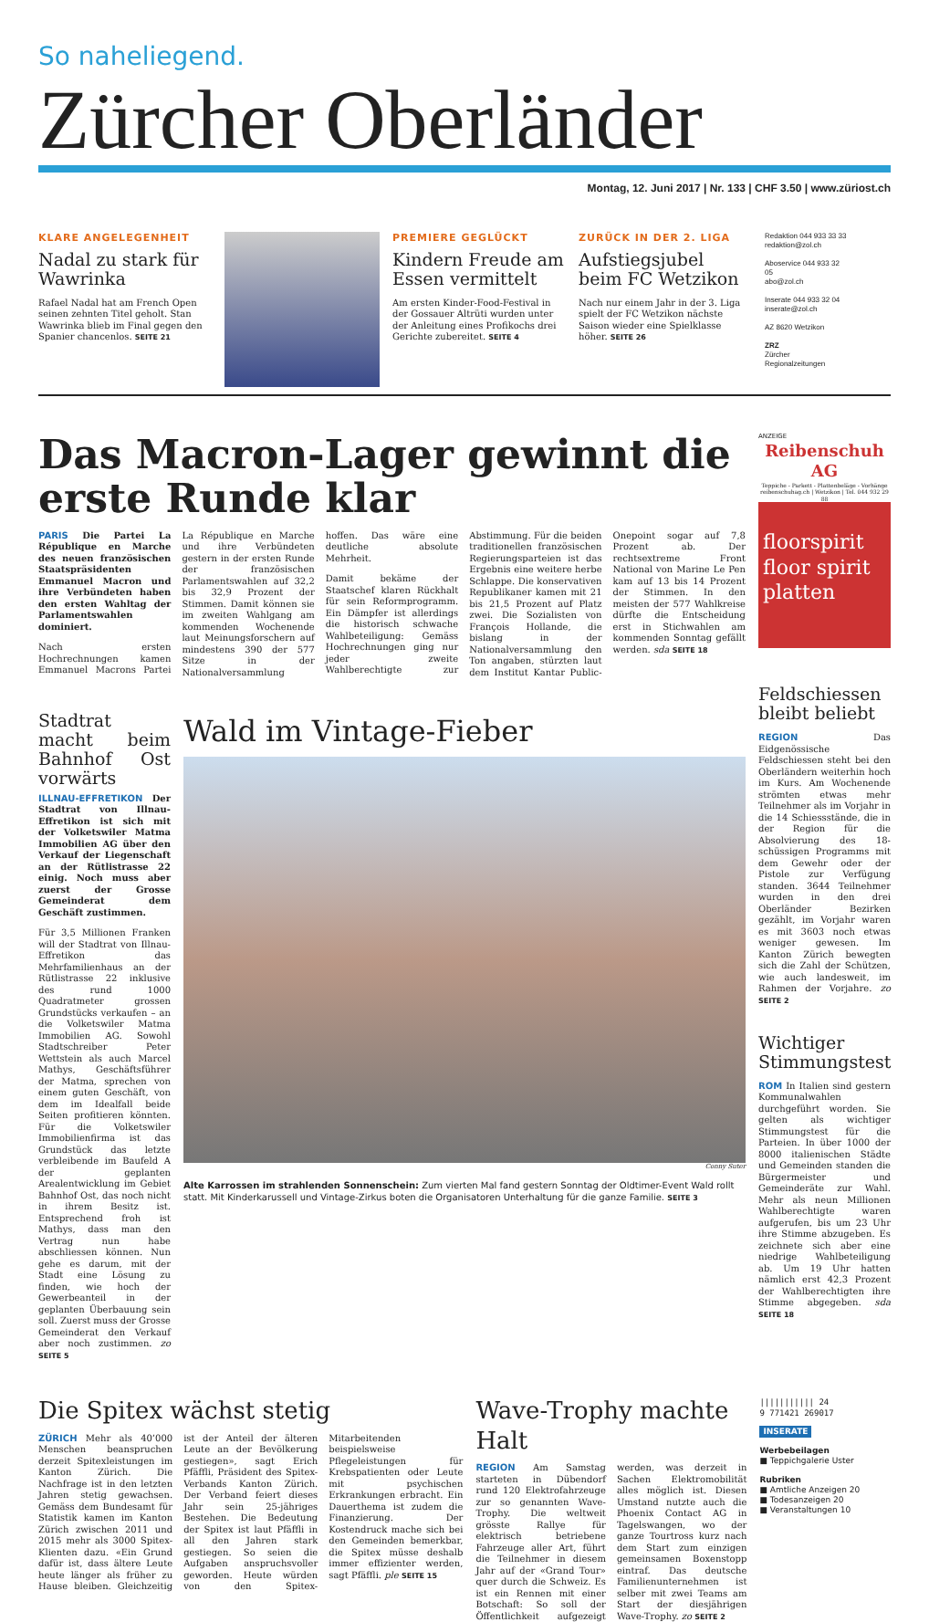So naheliegend.
Zürcher Oberländer
Montag, 12. Juni 2017 | Nr. 133 | CHF 3.50 | www.züriost.ch
KLARE ANGELEGENHEIT
Nadal zu stark für Wawrinka
Rafael Nadal hat am French Open seinen zehnten Titel geholt. Stan Wawrinka blieb im Final gegen den Spanier chancenlos. SEITE 21
PREMIERE GEGLÜCKT
Kindern Freude am Essen vermittelt
Am ersten Kinder-Food-Festival in der Gossauer Altrüti wurden unter der Anleitung eines Profikochs drei Gerichte zubereitet. SEITE 4
ZURÜCK IN DER 2. LIGA
Aufstiegsjubel beim FC Wetzikon
Nach nur einem Jahr in der 3. Liga spielt der FC Wetzikon nächste Saison wieder eine Spielklasse höher. SEITE 26
Redaktion 044 933 33 33
redaktion@zol.ch
Aboservice 044 933 32 05
abo@zol.ch
Inserate 044 933 32 04
inserate@zol.ch
AZ 8620 Wetzikon
ZRZ
Zürcher Regionalzeitungen
Das Macron-Lager gewinnt die erste Runde klar
PARIS Die Partei La République en Marche des neuen französischen Staatspräsidenten Emmanuel Macron und ihre Verbündeten haben den ersten Wahltag der Parlamentswahlen dominiert.
Nach ersten Hochrechnungen kamen Emmanuel Macrons Partei La République en Marche und ihre Verbündeten gestern in der ersten Runde der französischen Parlamentswahlen auf 32,2 bis 32,9 Prozent der Stimmen. Damit können sie im zweiten Wahlgang am kommenden Wochenende laut Meinungsforschern auf mindestens 390 der 577 Sitze in der Nationalversammlung hoffen. Das wäre eine deutliche absolute Mehrheit.
Damit bekäme der Staatschef klaren Rückhalt für sein Reformprogramm. Ein Dämpfer ist allerdings die historisch schwache Wahlbeteiligung: Gemäss Hochrechnungen ging nur jeder zweite Wahlberechtigte zur Abstimmung. Für die beiden traditionellen französischen Regierungsparteien ist das Ergebnis eine weitere herbe Schlappe. Die konservativen Republikaner kamen mit 21 bis 21,5 Prozent auf Platz zwei. Die Sozialisten von François Hollande, die bislang in der Nationalversammlung den Ton angaben, stürzten laut dem Institut Kantar Public-Onepoint sogar auf 7,8 Prozent ab. Der rechtsextreme Front National von Marine Le Pen kam auf 13 bis 14 Prozent der Stimmen. In den meisten der 577 Wahlkreise dürfte die Entscheidung erst in Stichwahlen am kommenden Sonntag gefällt werden. sda SEITE 18
Stadtrat macht beim Bahnhof Ost vorwärts
ILLNAU-EFFRETIKON Der Stadtrat von Illnau-Effretikon ist sich mit der Volketswiler Matma Immobilien AG über den Verkauf der Liegenschaft an der Rütlistrasse 22 einig. Noch muss aber zuerst der Grosse Gemeinderat dem Geschäft zustimmen.
Für 3,5 Millionen Franken will der Stadtrat von Illnau-Effretikon das Mehrfamilienhaus an der Rütlistrasse 22 inklusive des rund 1000 Quadratmeter grossen Grundstücks verkaufen – an die Volketswiler Matma Immobilien AG. Sowohl Stadtschreiber Peter Wettstein als auch Marcel Mathys, Geschäftsführer der Matma, sprechen von einem guten Geschäft, von dem im Idealfall beide Seiten profitieren könnten. Für die Volketswiler Immobilienfirma ist das Grundstück das letzte verbleibende im Baufeld A der geplanten Arealentwicklung im Gebiet Bahnhof Ost, das noch nicht in ihrem Besitz ist. Entsprechend froh ist Mathys, dass man den Vertrag nun habe abschliessen können. Nun gehe es darum, mit der Stadt eine Lösung zu finden, wie hoch der Gewerbeanteil in der geplanten Überbauung sein soll. Zuerst muss der Grosse Gemeinderat den Verkauf aber noch zustimmen. zo SEITE 5
Wald im Vintage-Fieber
Conny Suter
Alte Karrossen im strahlenden Sonnenschein: Zum vierten Mal fand gestern Sonntag der Oldtimer-Event Wald rollt statt. Mit Kinderkarussell und Vintage-Zirkus boten die Organisatoren Unterhaltung für die ganze Familie. SEITE 3
ANZEIGE
Reibenschuh AG
Teppiche - Parkett - Plattenbeläge - Vorhänge
reibenschuhag.ch | Wetzikon | Tel. 044 932 29 88
floorspirit
floor spirit
platten
Feldschiessen bleibt beliebt
REGION Das Eidgenössische Feldschiessen steht bei den Oberländern weiterhin hoch im Kurs. Am Wochenende strömten etwas mehr Teilnehmer als im Vorjahr in die 14 Schiessstände, die in der Region für die Absolvierung des 18-schüssigen Programms mit dem Gewehr oder der Pistole zur Verfügung standen. 3644 Teilnehmer wurden in den drei Oberländer Bezirken gezählt, im Vorjahr waren es mit 3603 noch etwas weniger gewesen. Im Kanton Zürich bewegten sich die Zahl der Schützen, wie auch landesweit, im Rahmen der Vorjahre. zo SEITE 2
Wichtiger Stimmungstest
ROM In Italien sind gestern Kommunalwahlen durchgeführt worden. Sie gelten als wichtiger Stimmungstest für die Parteien. In über 1000 der 8000 italienischen Städte und Gemeinden standen die Bürgermeister und Gemeinderäte zur Wahl. Mehr als neun Millionen Wahlberechtigte waren aufgerufen, bis um 23 Uhr ihre Stimme abzugeben. Es zeichnete sich aber eine niedrige Wahlbeteiligung ab. Um 19 Uhr hatten nämlich erst 42,3 Prozent der Wahlberechtigten ihre Stimme abgegeben. sda SEITE 18
Die Spitex wächst stetig
ZÜRICH Mehr als 40’000 Menschen beanspruchen derzeit Spitexleistungen im Kanton Zürich. Die Nachfrage ist in den letzten Jahren stetig gewachsen. Gemäss dem Bundesamt für Statistik kamen im Kanton Zürich zwischen 2011 und 2015 mehr als 3000 Spitex-Klienten dazu. «Ein Grund dafür ist, dass ältere Leute heute länger als früher zu Hause bleiben. Gleichzeitig ist der Anteil der älteren Leute an der Bevölkerung gestiegen», sagt Erich Pfäffli, Präsident des Spitex-Verbands Kanton Zürich. Der Verband feiert dieses Jahr sein 25-jähriges Bestehen. Die Bedeutung der Spitex ist laut Pfäffli in all den Jahren stark gestiegen. So seien die Aufgaben anspruchsvoller geworden. Heute würden von den Spitex-Mitarbeitenden beispielsweise Pflegeleistungen für Krebspatienten oder Leute mit psychischen Erkrankungen erbracht. Ein Dauerthema ist zudem die Finanzierung. Der Kostendruck mache sich bei den Gemeinden bemerkbar, die Spitex müsse deshalb immer effizienter werden, sagt Pfäffli. ple SEITE 15
Wave-Trophy machte Halt
REGION Am Samstag starteten in Dübendorf rund 120 Elektrofahrzeuge zur so genannten Wave-Trophy. Die weltweit grösste Rallye für elektrisch betriebene Fahrzeuge aller Art, führt die Teilnehmer in diesem Jahr auf der «Grand Tour» quer durch die Schweiz. Es ist ein Rennen mit einer Botschaft: So soll der Öffentlichkeit aufgezeigt werden, was derzeit in Sachen Elektromobilität alles möglich ist. Diesen Umstand nutzte auch die Phoenix Contact AG in Tagelswangen, wo der ganze Tourtross kurz nach dem Start zum einzigen gemeinsamen Boxenstopp eintraf. Das deutsche Familienunternehmen ist selber mit zwei Teams am Start der diesjährigen Wave-Trophy. zo SEITE 2
||||||||||| 24
9 771421 269017
INSERATE
Werbebeilagen
■ Teppichgalerie Uster
Rubriken
■ Amtliche Anzeigen 20
■ Todesanzeigen 20
■ Veranstaltungen 10